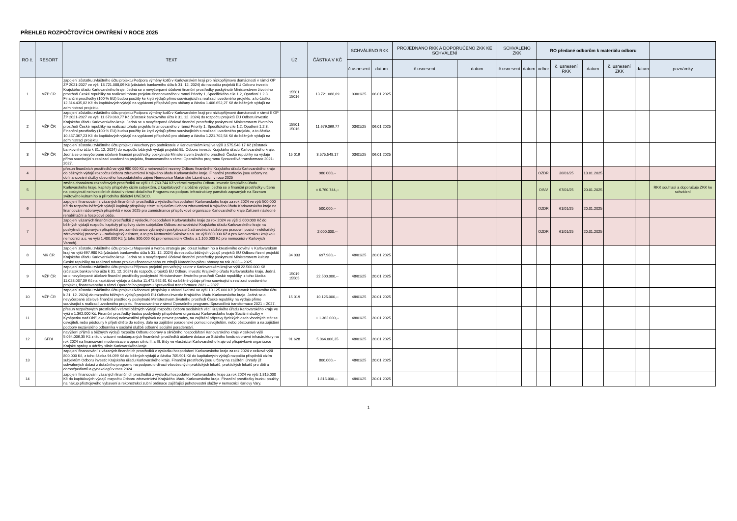PŘEHLED ROZPOČTOVÝCH OPATŘENÍ V ROCE 2025
| RO č. | RESORT | TEXT | ÚZ | ČÁSTKA V KČ | SCHVÁLENO RKK | | PROJEDNÁNO RKK A DOPORUČENO ZKK KE SCHVÁLENÍ | | SCHVÁLENO ZKK | | RO předané odborům k materiálu odboru | | | | | |
| --- | --- | --- | --- | --- | --- | --- | --- | --- | --- | --- | --- | --- | --- | --- | --- | --- |
| | | | | | č.usnesení | datum | č.usnesení | datum | č.usnesení | datum | odbor | č. usnesení RKK | datum | č. usnesení ZKK | datum | poznámky |
| 1 | MŽP ČR | zapojení zůstatku zvláštního účtu projektu Podpora výměny kotlů v Karlovarském kraji pro nízkopříjmové domácnosti v rámci OP ŽP 2021-2027 ve výši 13.721.088,09 Kč (zůstatek bankovního účtu k 31. 12. 2024) do rozpočtu projektů EU Odboru investic Krajského úřadu Karlovarského kraje. Jedná se o nevyčerpané účelové finanční prostředky poskytnuté Ministerstvem životního prostředí České republiky na realizaci tohoto projektu financovaného v rámci Priority 1, Specifického cíle 1.2, Opatření 1.2.3. Finanční prostředky (100 % EU) budou použity ke krytí výdajů přímo souvisejících s realizací uvedeného projektu, a to částka 12.314.435,82 Kč do kapitálových výdajů na vyplácení příspěvků pro občany a částka 1.406.652,27 Kč do běžných výdajů na administraci projektu. | 15501 15016 | 13.721.088,09 | 03/01/25 | 06.01.2025 | | | | | | | | | | |
| 2 | MŽP ČR | zapojení zůstatku zvláštního účtu projektu Podpora výměny kotlů v Karlovarském kraji pro nízkopříjmové domácnosti v rámci II OP ŽP 2021-2027 ve výši 11.679.069,77 Kč (zůstatek bankovního účtu k 31. 12. 2024) do rozpočtu projektů EU Odboru investic Krajského úřadu Karlovarského kraje. Jedná se o nevyčerpané účelové finanční prostředky poskytnuté Ministerstvem životního prostředí České republiky na realizaci tohoto projektu financovaného v rámci Priority 1, Specifického cíle 1.2, Opatření 1.2.3. Finanční prostředky (100 % EU) budou použity ke krytí výdajů přímo souvisejících s realizací uvedeného projektu, a to částka 10.457.367,23 Kč do kapitálových výdajů na vyplácení příspěvků pro občany a částka 1.221.702,54 Kč do běžných výdajů na administraci projektu. | 15501 15016 | 11.679.069,77 | 03/01/25 | 06.01.2025 | | | | | | | | | | |
| 3 | MŽP ČR | zapojení zůstatku zvláštního účtu projektu Vouchery pro podnikatele v Karlovarském kraji ve výši 3.575.548,17 Kč (zůstatek bankovního účtu k 31. 12. 2024) do rozpočtu běžných výdajů projektů EU Odboru investic Krajského úřadu Karlovarského kraje. Jedná se o nevyčerpané účelové finanční prostředky poskytnuté Ministerstvem životního prostředí České republiky na výdaje přímo související s realizací uvedeného projektu, financovaného v rámci Operačního programu Spravedlivá transformace 2021-2027. | 15 019 | 3.575.548,17 | 03/01/25 | 06.01.2025 | | | | | | | | | | |
| 4 | | přesun finančních prostředků ve výši 980 000 Kč z neinvestiční rezervy Odboru finančního Krajského úřadu Karlovarského kraje do běžných výdajů rozpočtu Odboru zdravotnictví Krajského úřadu Karlovarského kraje. Finanční prostředky jsou určeny na dofinancování služby obecného hospodářského zájmu Nemocnice Mariánské Lázně s.r.o., v roce 2025 | | 980 000,-- | | | | | | | OZDR | 30/01/25 | 13.01.2025 | | | |
| 5 | | změna charakteru rozpočtových prostředků ve výši ± 6.760.744 Kč v rámci rozpočtu Odboru investic Krajského úřadu Karlovarského kraje, kapitoly příspěvky cizím subjektům, z kapitálových na běžné výdaje. Jedná se o finanční prostředky určené na poskytnutí neinvestičních dotací v rámci dotačního Programu na podporu infrastruktury památek zapsaných na Seznam světového kulturního a přírodního dědictví UNESCO. | | ± 6.760.744,-- | | | | | | | OINV | 67/01/25 | 20.01.2025 | | | RKK souhlasí a doporučuje ZKK ke schválení |
| 6 | | zapojení financování z vázaných finančních prostředků z výsledku hospodaření Karlovarského kraje za rok 2024 ve výši 500.000 Kč do rozpočtu běžných výdajů kapitoly příspěvky cizím subjektům Odboru zdravotnictví Krajského úřadu Karlovarského kraje na financování náborových příspěvků v roce 2025 pro zaměstnance příspěvkové organizace Karlovarského kraje Zařízení následné rehabilitační a hospicové péče. | | 500.000,-- | | | | | | | OZDR | 61/01/25 | 20.01.2025 | | | |
| 7 | | zapojení vázaných finančních prostředků z výsledku hospodaření Karlovarského kraje za rok 2024 ve výši 2.000.000 Kč do běžných výdajů rozpočtu kapitoly příspěvky cizím subjektům Odboru zdravotnictví Krajského úřadu Karlovarského kraje na poskytnutí náborových příspěvků pro zaměstnance vybraných poskytovatelů zdravotních služeb pro pracovní pozici - nelékařský zdravotnický pracovník - radiologický asistent, a to pro Nemocnici Sokolov s.r.o. ve výši 600.000 Kč a pro Karlovarskou krajskou nemocnici a.s. ve výši 1.400.000 Kč (z toho 300.000 Kč pro nemocnici v Chebu a 1.100.000 Kč pro nemocnici v Karlových Varech). | | 2.000.000,-- | | | | | | | OZDR | 61/01/25 | 20.01.2025 | | | |
| 8 | MK ČR | zapojení zůstatku zvláštního účtu projektu Mapování a tvorba strategie pro oblast kulturního a kreativního odvětví v Karlovarském kraji ve výši 697.980 Kč (zůstatek bankovního účtu k 31. 12. 2024) do rozpočtu běžných výdajů projektů EU Odboru řízení projektů Krajského úřadu Karlovarského kraje. Jedná se o nevyčerpané účelové finanční prostředky poskytnuté Ministerstvem kultury České republiky na realizaci tohoto projektu financovaného ze zdrojů Národního plánu obnovy na rok 2023 – 2025. | 34 033 | 697.980,-- | 48/01/25 | 20.01.2025 | | | | | | | | | | |
| 9 | MŽP ČR | zapojení zůstatku zvláštního účtu projektu Příprava projektů pro veřejný sektor v Karlovarském kraji ve výši 22.500.000 Kč (zůstatek bankovního účtu k 31. 12. 2024) do rozpočtu projektů EU Odboru investic Krajského úřadu Karlovarského kraje. Jedná se o nevyčerpané účelové finanční prostředky poskytnuté Ministerstvem životního prostředí České republiky, z toho částka 11.028.037,39 Kč na kapitálové výdaje a částka 11.471.962,61 Kč na běžné výdaje přímo související s realizací uvedeného projektu, financovaného v rámci Operačního programu Spravedlivá transformace 2021 – 2027. | 15019 15505 | 22.500.000,-- | 48/01/25 | 20.01.2025 | | | | | | | | | | |
| 10 | MŽP ČR | zapojení zůstatku zvláštního účtu projektu Náborové příspěvky v oblasti školství ve výši 10.125.000 Kč (zůstatek bankovního účtu k 31. 12. 2024) do rozpočtu běžných výdajů projektů EU Odboru investic Krajského úřadu Karlovarského kraje. Jedná se o nevyčerpané účelové finanční prostředky poskytnuté Ministerstvem životního prostředí České republiky na výdaje přímo související s realizací uvedeného projektu, financovaného v rámci Operačního programu Spravedlivá transformace 2021 – 2027. | 15 019 | 10.125.000,-- | 48/01/25 | 20.01.2025 | | | | | | | | | | |
| 11 | | přesun rozpočtových prostředků v rámci běžných výdajů rozpočtu Odboru sociálních věcí Krajského úřadu Karlovarského kraje ve výši ± 1.362.000 Kč. Finanční prostředky budou poskytnuty příspěvkové organizaci Karlovarského kraje Sociální služby v Kynšperku nad Ohří jako účelový neinvestiční příspěvek na provoz poradny, na zajištění přípravy fyzických osob vhodných stát se osvojiteli, nebo pěstouny k přijetí dítěte do rodiny, dále na zajištění poradenské pomoci osvojitelům, nebo pěstounům a na zajištění podpory nezávislého odborníka v sociální službě odborné sociální poradenství. | | ± 1.362.000,-- | 48/01/25 | 20.01.2025 | | | | | | | | | | |
| 12 | SFDI | navýšení příjmů a běžných výdajů rozpočtu Odboru dopravy a silničního hospodářství Karlovarského kraje v celkové výši 5.064.006,35 Kč z titulu vrácení nedočerpaných finančních prostředků účelové dotace ze Státního fondu dopravní infrastruktury na rok 2024 na financování modernizace a oprav silnic II. a III. třídy ve vlastnictví Karlovarského kraje od příspěvkové organizace Krajské správy a údržby silnic Karlovarského kraje | 91 628 | 5.064.006,35 | 48/01/25 | 20.01.2025 | | | | | | | | | | |
| 13 | | zapojení financování z vázaných finančních prostředků z výsledku hospodaření Karlovarského kraje za rok 2024 v celkové výši 800.000 Kč, z toho částka 94.099 Kč do běžných výdajů a částka 705.901 Kč do kapitálových výdajů rozpočtu příspěvků cizím subjektům Odboru investic Krajského úřadu Karlovarského kraje. Finanční prostředky jsou určeny na zajištění úhrady již schválených dotací z dotačního programu na podporu ordinací všeobecných praktických lékařů, praktických lékařů pro děti a dorost/pediatrů a gynekologů v roce 2024. | | 800.000,-- | 48/01/25 | 20.01.2025 | | | | | | | | | | |
| 14 | | zapojení financování vázaných finančních prostředků z výsledku hospodaření Karlovarského kraje za rok 2024 ve výši 1.815.000 Kč do kapitálových výdajů rozpočtu Odboru zdravotnictví Krajského úřadu Karlovarského kraje. Finanční prostředky budou použity na nákup přístrojového vybavení a rekonstrukci zubní ordinace zajišťující pohotovostní služby v nemocnici Karlovy Vary. | | 1.815.000,-- | 48/01/25 | 20.01.2025 | | | | | | | | | | |
1